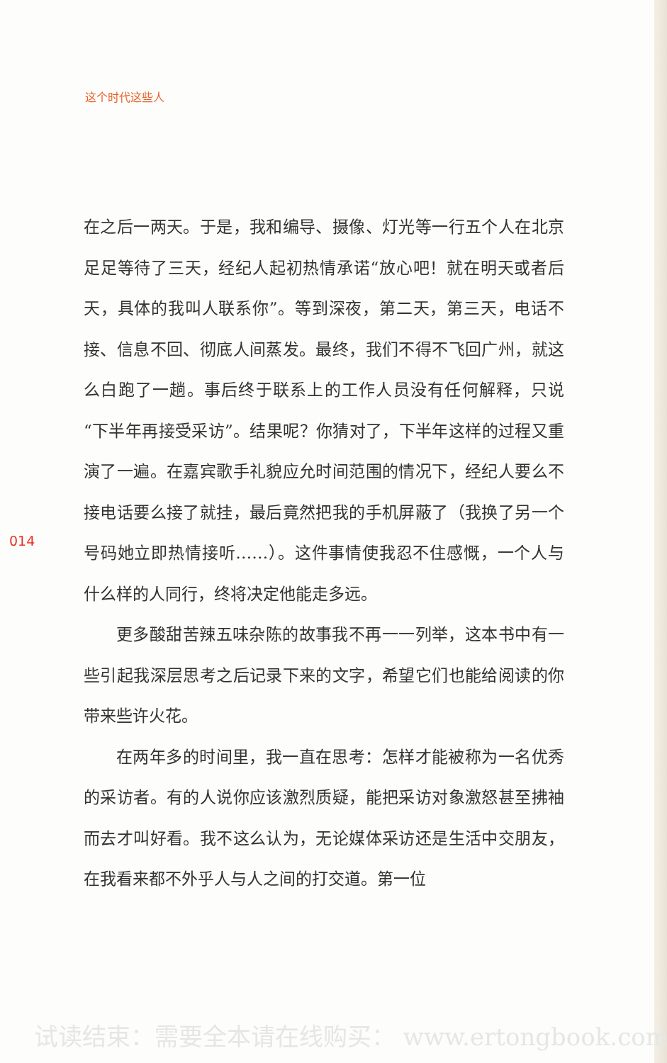这个时代这些人
在之后一两天。于是，我和编导、摄像、灯光等一行五个人在北京足足等待了三天，经纪人起初热情承诺“放心吧！就在明天或者后天，具体的我叫人联系你”。等到深夜，第二天，第三天，电话不接、信息不回、彻底人间蒸发。最终，我们不得不飞回广州，就这么白跑了一趟。事后终于联系上的工作人员没有任何解释，只说“下半年再接受采访”。结果呢？你猜对了，下半年这样的过程又重演了一遍。在嘉宾歌手礼貌应允时间范围的情况下，经纪人要么不接电话要么接了就挂，最后竟然把我的手机屏蔽了（我换了另一个号码她立即热情接听……）。这件事情使我忍不住感慨，一个人与什么样的人同行，终将决定他能走多远。
更多酸甜苦辣五味杂陈的故事我不再一一列举，这本书中有一些引起我深层思考之后记录下来的文字，希望它们也能给阅读的你带来些许火花。
在两年多的时间里，我一直在思考：怎样才能被称为一名优秀的采访者。有的人说你应该激烈质疑，能把采访对象激怒甚至拂袖而去才叫好看。我不这么认为，无论媒体采访还是生活中交朋友，在我看来都不外乎人与人之间的打交道。第一位
014
试读结束：需要全本请在线购买： www.ertongbook.com